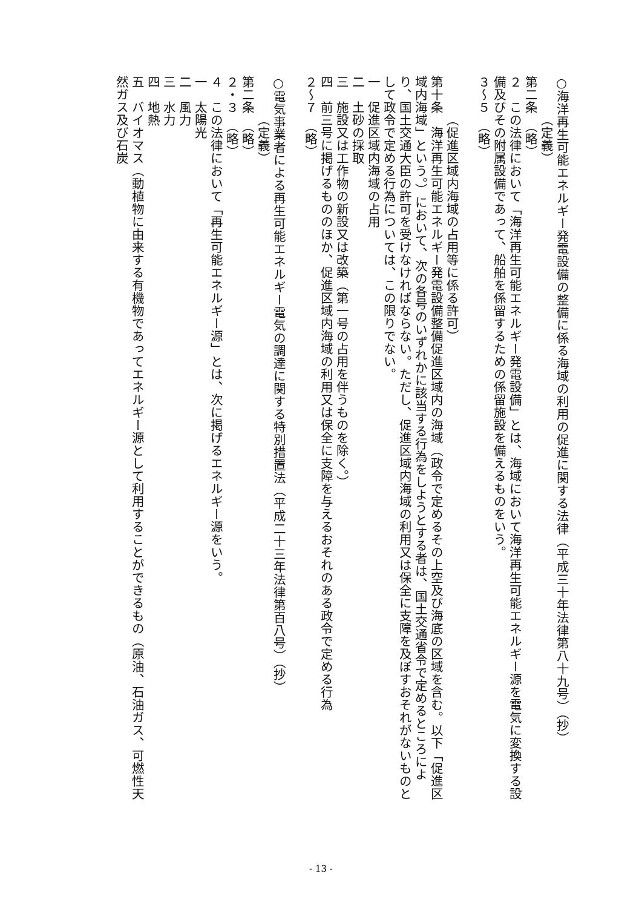○海洋再生可能エネルギー発電設備の整備に係る海域の利用の促進に関する法律（平成三十年法律第八十九号）（抄）
（定義）
第二条　（略）
２　この法律において「海洋再生可能エネルギー発電設備」とは、海域において海洋再生可能エネルギー源を電気に変換する設備及びその附属設備であって、船舶を係留するための係留施設を備えるものをいう。
３～５　（略）
　
（促進区域内海域の占用等に係る許可）
第十条　海洋再生可能エネルギー発電設備整備促進区域内の海域（政令で定めるその上空及び海底の区域を含む。以下「促進区域内海域」という。）において、次の各号のいずれかに該当する行為をしようとする者は、国土交通省令で定めるところにより、国土交通大臣の許可を受けなければならない。ただし、促進区域内海域の利用又は保全に支障を及ぼすおそれがないものとして政令で定める行為については、この限りでない。
一　促進区域内海域の占用
二　土砂の採取
三　施設又は工作物の新設又は改築（第一号の占用を伴うものを除く。）
四　前三号に掲げるもののほか、促進区域内海域の利用又は保全に支障を与えるおそれのある政令で定める行為
２～７　（略）
　
○電気事業者による再生可能エネルギー電気の調達に関する特別措置法（平成二十三年法律第百八号）（抄）
（定義）
第二条　（略）
２・３　（略）
４　この法律において「再生可能エネルギー源」とは、次に掲げるエネルギー源をいう。
一　太陽光
二　風力
三　水力
四　地熱
五　バイオマス（動植物に由来する有機物であってエネルギー源として利用することができるもの（原油、石油ガス、可燃性天然ガス及び石炭
- 13 -